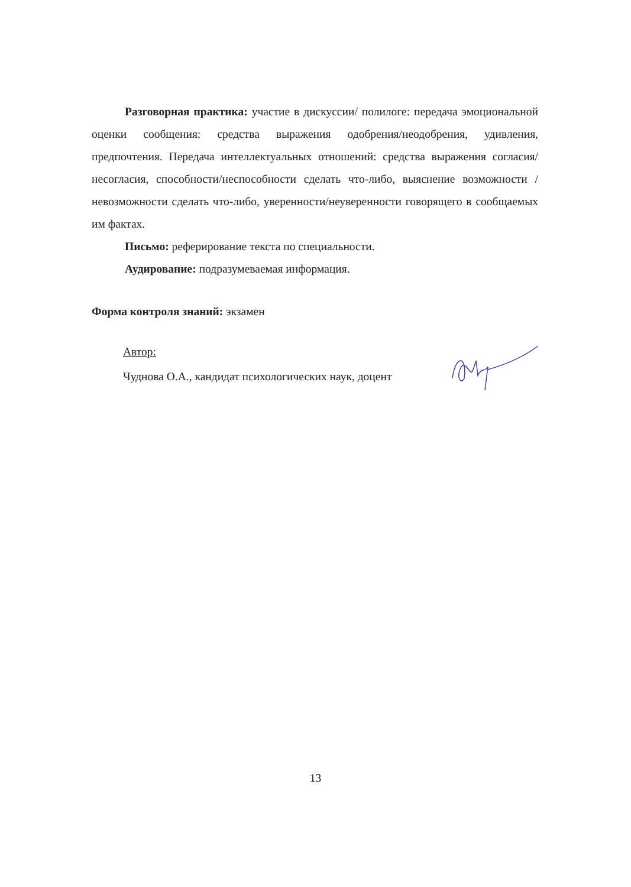Разговорная практика: участие в дискуссии/ полилоге: передача эмоциональной оценки сообщения: средства выражения одобрения/неодобрения, удивления, предпочтения. Передача интеллектуальных отношений: средства выражения согласия/несогласия, способности/неспособности сделать что-либо, выяснение возможности /невозможности сделать что-либо, уверенности/неуверенности говорящего в сообщаемых им фактах.
Письмо: реферирование текста по специальности.
Аудирование: подразумеваемая информация.
Форма контроля знаний: экзамен
Автор:
Чуднова О.А., кандидат психологических наук, доцент
13